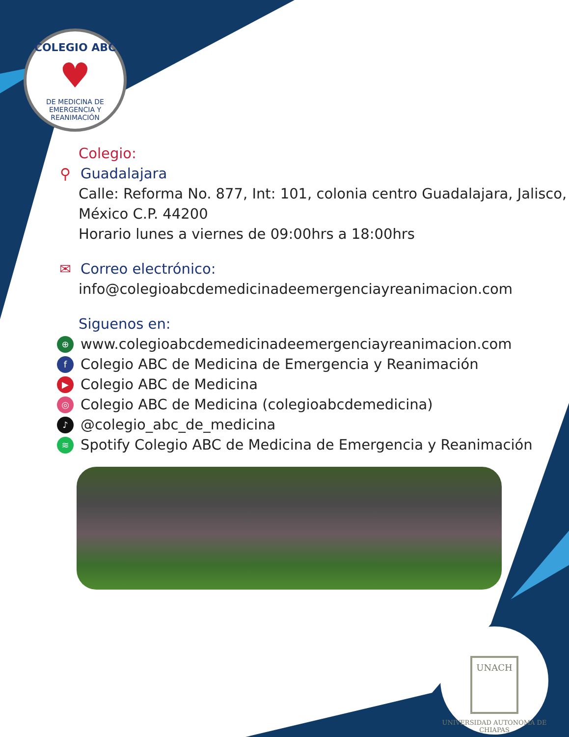COLEGIO ABC
♥
DE MEDICINA DE EMERGENCIA Y REANIMACIÓN
Colegio:
⚲ Guadalajara
Calle: Reforma No. 877, Int: 101, colonia centro Guadalajara, Jalisco, México C.P. 44200
Horario lunes a viernes de 09:00hrs a 18:00hrs
✉ Correo electrónico:
info@colegioabcdemedicinadeemergenciayreanimacion.com
Siguenos en:
⊕ www.colegioabcdemedicinadeemergenciayreanimacion.com
f Colegio ABC de Medicina de Emergencia y Reanimación
▶ Colegio ABC de Medicina
◎ Colegio ABC de Medicina (colegioabcdemedicina)
♪ @colegio_abc_de_medicina
≋ Spotify Colegio ABC de Medicina de Emergencia y Reanimación
UNACH
UNIVERSIDAD AUTONOMA DE CHIAPAS